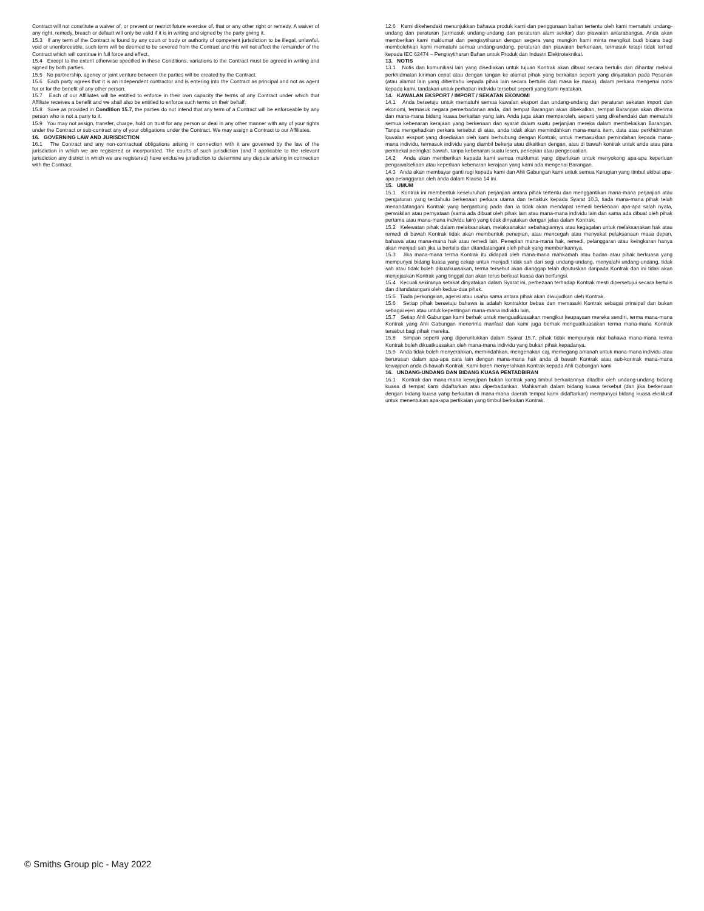Contract will not constitute a waiver of, or prevent or restrict future exercise of, that or any other right or remedy. A waiver of any right, remedy, breach or default will only be valid if it is in writing and signed by the party giving it.
15.3 If any term of the Contract is found by any court or body or authority of competent jurisdiction to be illegal, unlawful, void or unenforceable, such term will be deemed to be severed from the Contract and this will not affect the remainder of the Contract which will continue in full force and effect.
15.4 Except to the extent otherwise specified in these Conditions, variations to the Contract must be agreed in writing and signed by both parties.
15.5 No partnership, agency or joint venture between the parties will be created by the Contract.
15.6 Each party agrees that it is an independent contractor and is entering into the Contract as principal and not as agent for or for the benefit of any other person.
15.7 Each of our Affiliates will be entitled to enforce in their own capacity the terms of any Contract under which that Affiliate receives a benefit and we shall also be entitled to enforce such terms on their behalf.
15.8 Save as provided in Condition 15.7, the parties do not intend that any term of a Contract will be enforceable by any person who is not a party to it.
15.9 You may not assign, transfer, charge, hold on trust for any person or deal in any other manner with any of your rights under the Contract or sub-contract any of your obligations under the Contract. We may assign a Contract to our Affiliates.
16. GOVERNING LAW AND JURISDICTION
16.1 The Contract and any non-contractual obligations arising in connection with it are governed by the law of the jurisdiction in which we are registered or incorporated. The courts of such jurisdiction (and if applicable to the relevant jurisdiction any district in which we are registered) have exclusive jurisdiction to determine any dispute arising in connection with the Contract.
12.6 Kami dikehendaki menunjukkan bahawa produk kami dan penggunaan bahan tertentu oleh kami mematuhi undang-undang dan peraturan (termasuk undang-undang dan peraturan alam sekitar) dan piawaian antarabangsa. Anda akan memberikan kami maklumat dan pengisytiharan dengan segera yang mungkin kami minta mengikut budi bicara bagi membolehkan kami mematuhi semua undang-undang, peraturan dan piawaian berkenaan, termasuk tetapi tidak terhad kepada IEC 62474 – Pengisytiharan Bahan untuk Produk dan Industri Elektroteknikal.
13. NOTIS
13.1 Notis dan komunikasi lain yang disediakan untuk tujuan Kontrak akan dibuat secara bertulis dan dihantar melalui perkhidmatan kiriman cepat atau dengan tangan ke alamat pihak yang berkaitan seperti yang dinyatakan pada Pesanan (atau alamat lain yang diberitahu kepada pihak lain secara bertulis dari masa ke masa), dalam perkara mengenai notis kepada kami, tandakan untuk perhatian individu tersebut seperti yang kami nyatakan.
14. KAWALAN EKSPORT / IMPORT / SEKATAN EKONOMI
14.1 Anda bersetuju untuk mematuhi semua kawalan eksport dan undang-undang dan peraturan sekatan import dan ekonomi, termasuk negara pemerbadanan anda, dari tempat Barangan akan dibekalkan, tempat Barangan akan diterima dan mana-mana bidang kuasa berkaitan yang lain. Anda juga akan memperoleh, seperti yang dikehendaki dan mematuhi semua kebenaran kerajaan yang berkenaan dan syarat dalam suatu perjanjian mereka dalam membekalkan Barangan. Tanpa mengehadkan perkara tersebut di atas, anda tidak akan memindahkan mana-mana item, data atau perkhidmatan kawalan eksport yang disediakan oleh kami berhubung dengan Kontrak, untuk memasukkan pemindahan kepada mana-mana individu, termasuk individu yang diambil bekerja atau dikaitkan dengan, atau di bawah kontrak untuk anda atau para pembekal peringkat bawah, tanpa kebenaran suatu lesen, penepian atau pengecualian.
14.2 Anda akan memberikan kepada kami semua maklumat yang diperlukan untuk menyokong apa-apa keperluan pengawalseliaan atau keperluan kebenaran kerajaan yang kami ada mengenai Barangan.
14.3 Anda akan membayar ganti rugi kepada kami dan Ahli Gabungan kami untuk semua Kerugian yang timbul akibat apa-apa pelanggaran oleh anda dalam Klausa 14 ini.
15. UMUM
15.1 Kontrak ini membentuk keseluruhan perjanjian antara pihak tertentu dan menggantikan mana-mana perjanjian atau pengaturan yang terdahulu berkenaan perkara utama dan tertakluk kepada Syarat 10.3, tiada mana-mana pihak telah menandatangani Kontrak yang bergantung pada dan ia tidak akan mendapat remedi berkenaan apa-apa salah nyata, perwakilan atau pernyataan (sama ada dibuat oleh pihak lain atau mana-mana individu lain dan sama ada dibuat oleh pihak pertama atau mana-mana individu lain) yang tidak dinyatakan dengan jelas dalam Kontrak.
15.2 Kelewatan pihak dalam melaksanakan, melaksanakan sebahagiannya atau kegagalan untuk melaksanakan hak atau remedi di bawah Kontrak tidak akan membentuk penepian, atau mencegah atau menyekat pelaksanaan masa depan, bahawa atau mana-mana hak atau remedi lain. Penepian mana-mana hak, remedi, pelanggaran atau keingkaran hanya akan menjadi sah jika ia bertulis dan ditandatangani oleh pihak yang memberikannya.
15.3 Jika mana-mana terma Kontrak itu didapati oleh mana-mana mahkamah atau badan atau pihak berkuasa yang mempunyai bidang kuasa yang cekap untuk menjadi tidak sah dari segi undang-undang, menyalahi undang-undang, tidak sah atau tidak boleh dikuatkuasakan, terma tersebut akan dianggap telah diputuskan daripada Kontrak dan ini tidak akan menjejaskan Kontrak yang tinggal dan akan terus berkuat kuasa dan berfungsi.
15.4 Kecuali sekiranya setakat dinyatakan dalam Syarat ini, perbezaan terhadap Kontrak mesti dipersetujui secara bertulis dan ditandatangani oleh kedua-dua pihak.
15.5 Tiada perkongsian, agensi atau usaha sama antara pihak akan diwujudkan oleh Kontrak.
15.6 Setiap pihak bersetuju bahawa ia adalah kontraktor bebas dan memasuki Kontrak sebagai prinsipal dan bukan sebagai ejen atau untuk kepentingan mana-mana individu lain.
15.7 Setiap Ahli Gabungan kami berhak untuk menguatkuasakan mengikut keupayaan mereka sendiri, terma mana-mana Kontrak yang Ahli Gabungan menerima manfaat dan kami juga berhak menguatkuasakan terma mana-mana Kontrak tersebut bagi pihak mereka.
15.8 Simpan seperti yang diperuntukkan dalam Syarat 15.7, pihak tidak mempunyai niat bahawa mana-mana terma Kontrak boleh dikuatkuasakan oleh mana-mana individu yang bukan pihak kepadanya.
15.9 Anda tidak boleh menyerahkan, memindahkan, mengenakan caj, memegang amanah untuk mana-mana individu atau berurusan dalam apa-apa cara lain dengan mana-mana hak anda di bawah Kontrak atau sub-kontrak mana-mana kewajipan anda di bawah Kontrak. Kami boleh menyerahkan Kontrak kepada Ahli Gabungan kami
16. UNDANG-UNDANG DAN BIDANG KUASA PENTADBIRAN
16.1 Kontrak dan mana-mana kewajipan bukan kontrak yang timbul berkaitannya ditadbir oleh undang-undang bidang kuasa di tempat kami didaftarkan atau diperbadankan. Mahkamah dalam bidang kuasa tersebut (dan jika berkenaan dengan bidang kuasa yang berkaitan di mana-mana daerah tempat kami didaftarkan) mempunyai bidang kuasa eksklusif untuk menentukan apa-apa pertikaian yang timbul berkaitan Kontrak.
© Smiths Group plc - May 2022